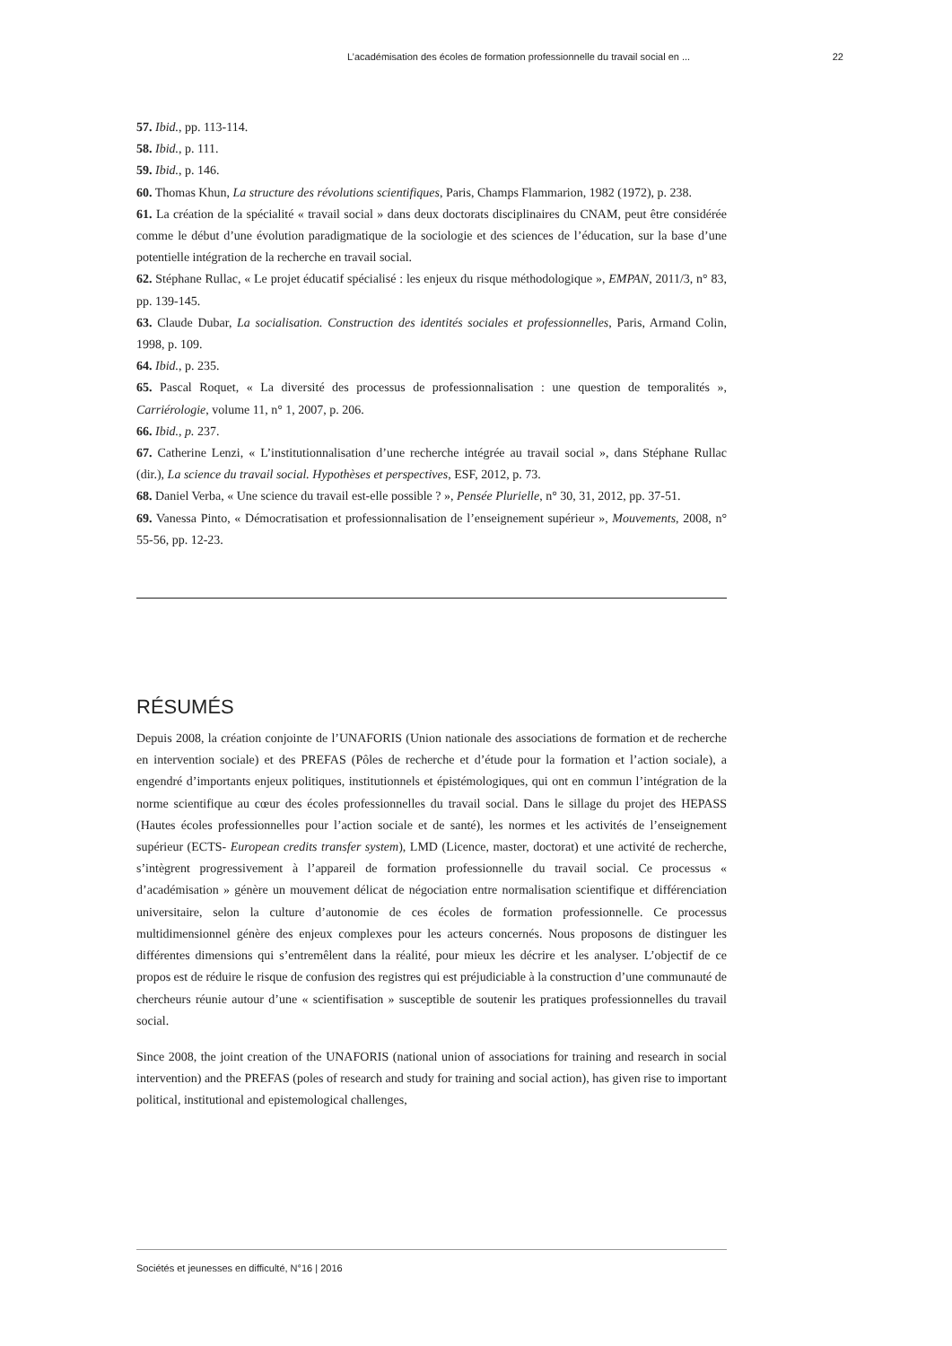L’académisation des écoles de formation professionnelle du travail social en ... 22
57. Ibid., pp. 113-114.
58. Ibid., p. 111.
59. Ibid., p. 146.
60. Thomas Khun, La structure des révolutions scientifiques, Paris, Champs Flammarion, 1982 (1972), p. 238.
61. La création de la spécialité « travail social » dans deux doctorats disciplinaires du CNAM, peut être considérée comme le début d’une évolution paradigmatique de la sociologie et des sciences de l’éducation, sur la base d’une potentielle intégration de la recherche en travail social.
62. Stéphane Rullac, « Le projet éducatif spécialisé : les enjeux du risque méthodologique », EMPAN, 2011/3, n° 83, pp. 139-145.
63. Claude Dubar, La socialisation. Construction des identités sociales et professionnelles, Paris, Armand Colin, 1998, p. 109.
64. Ibid., p. 235.
65. Pascal Roquet, « La diversité des processus de professionnalisation : une question de temporalités », Carriérologie, volume 11, n° 1, 2007, p. 206.
66. Ibid., p. 237.
67. Catherine Lenzi, « L’institutionnalisation d’une recherche intégrée au travail social », dans Stéphane Rullac (dir.), La science du travail social. Hypothèses et perspectives, ESF, 2012, p. 73.
68. Daniel Verba, « Une science du travail est-elle possible ? », Pensée Plurielle, n° 30, 31, 2012, pp. 37-51.
69. Vanessa Pinto, « Démocratisation et professionnalisation de l’enseignement supérieur », Mouvements, 2008, n° 55-56, pp. 12-23.
RÉSUMÉS
Depuis 2008, la création conjointe de l’UNAFORIS (Union nationale des associations de formation et de recherche en intervention sociale) et des PREFAS (Pôles de recherche et d’étude pour la formation et l’action sociale), a engendré d’importants enjeux politiques, institutionnels et épistémologiques, qui ont en commun l’intégration de la norme scientifique au cœur des écoles professionnelles du travail social. Dans le sillage du projet des HEPASS (Hautes écoles professionnelles pour l’action sociale et de santé), les normes et les activités de l’enseignement supérieur (ECTS- European credits transfer system), LMD (Licence, master, doctorat) et une activité de recherche, s’intègrent progressivement à l’appareil de formation professionnelle du travail social. Ce processus « d’académisation » génère un mouvement délicat de négociation entre normalisation scientifique et différenciation universitaire, selon la culture d’autonomie de ces écoles de formation professionnelle. Ce processus multidimensionnel génère des enjeux complexes pour les acteurs concernés. Nous proposons de distinguer les différentes dimensions qui s’entremêlent dans la réalité, pour mieux les décrire et les analyser. L’objectif de ce propos est de réduire le risque de confusion des registres qui est préjudiciable à la construction d’une communauté de chercheurs réunie autour d’une « scientifisation » susceptible de soutenir les pratiques professionnelles du travail social.
Since 2008, the joint creation of the UNAFORIS (national union of associations for training and research in social intervention) and the PREFAS (poles of research and study for training and social action), has given rise to important political, institutional and epistemological challenges,
Sociétés et jeunesses en difficulté, N°16 | 2016